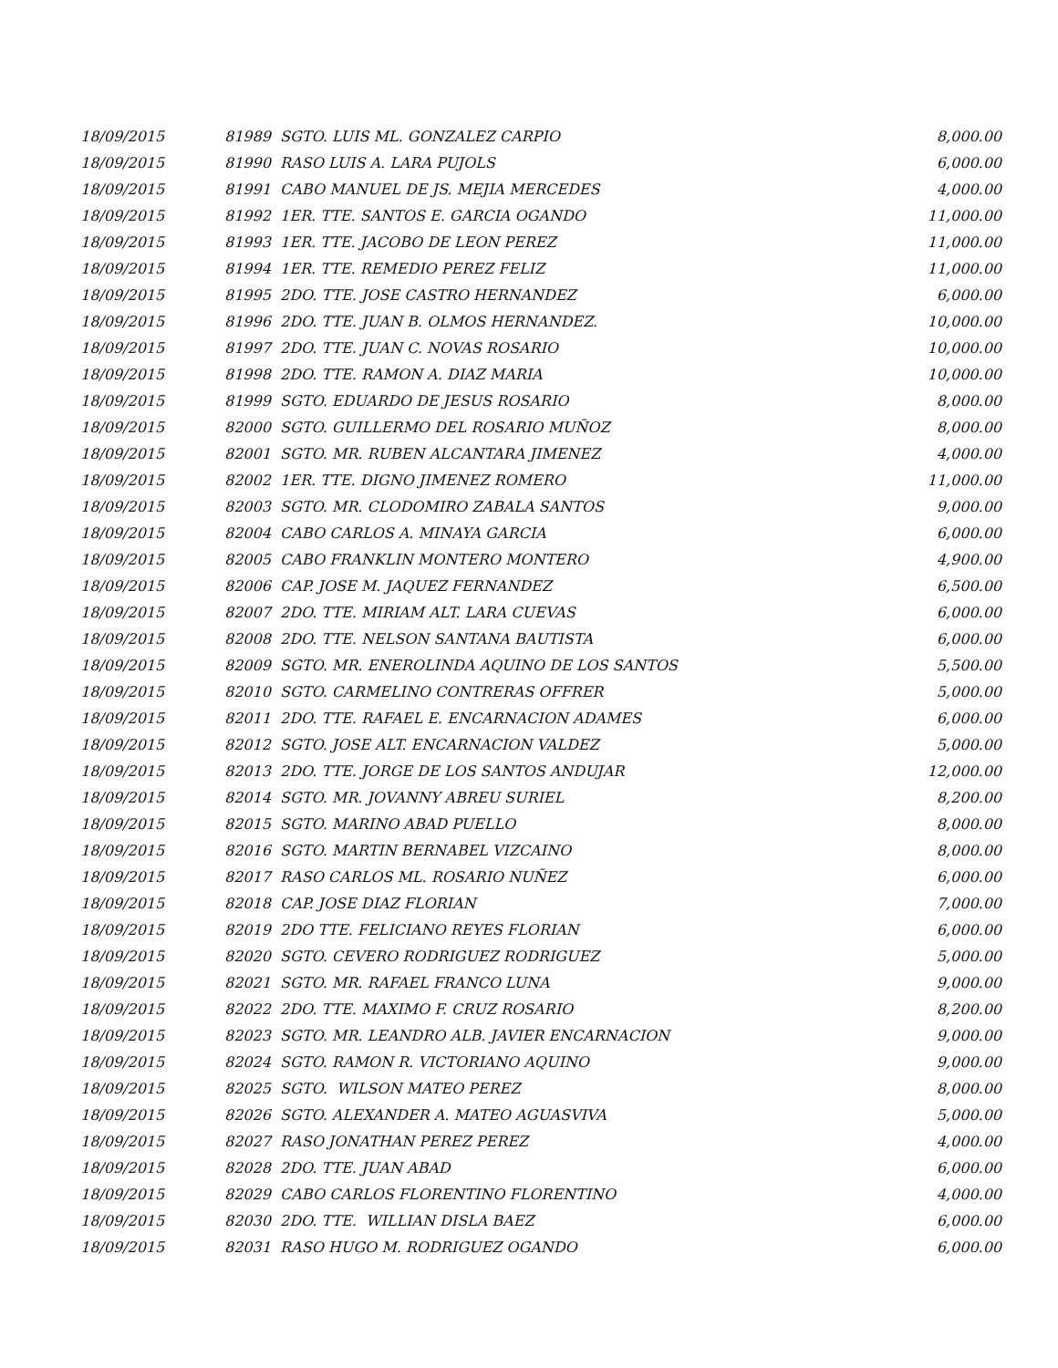| 18/09/2015 | 81989 SGTO. LUIS ML. GONZALEZ CARPIO | 8,000.00 |
| 18/09/2015 | 81990 RASO LUIS A. LARA PUJOLS | 6,000.00 |
| 18/09/2015 | 81991 CABO MANUEL DE JS. MEJIA MERCEDES | 4,000.00 |
| 18/09/2015 | 81992 1ER. TTE. SANTOS E. GARCIA OGANDO | 11,000.00 |
| 18/09/2015 | 81993 1ER. TTE. JACOBO DE LEON PEREZ | 11,000.00 |
| 18/09/2015 | 81994 1ER. TTE. REMEDIO PEREZ FELIZ | 11,000.00 |
| 18/09/2015 | 81995 2DO. TTE. JOSE CASTRO HERNANDEZ | 6,000.00 |
| 18/09/2015 | 81996 2DO. TTE. JUAN B. OLMOS HERNANDEZ. | 10,000.00 |
| 18/09/2015 | 81997 2DO. TTE. JUAN C. NOVAS ROSARIO | 10,000.00 |
| 18/09/2015 | 81998 2DO. TTE. RAMON A. DIAZ MARIA | 10,000.00 |
| 18/09/2015 | 81999 SGTO. EDUARDO DE JESUS ROSARIO | 8,000.00 |
| 18/09/2015 | 82000 SGTO. GUILLERMO DEL ROSARIO MUÑOZ | 8,000.00 |
| 18/09/2015 | 82001 SGTO. MR. RUBEN ALCANTARA JIMENEZ | 4,000.00 |
| 18/09/2015 | 82002 1ER. TTE. DIGNO JIMENEZ ROMERO | 11,000.00 |
| 18/09/2015 | 82003 SGTO. MR. CLODOMIRO ZABALA SANTOS | 9,000.00 |
| 18/09/2015 | 82004 CABO CARLOS A. MINAYA GARCIA | 6,000.00 |
| 18/09/2015 | 82005 CABO FRANKLIN MONTERO MONTERO | 4,900.00 |
| 18/09/2015 | 82006 CAP. JOSE M. JAQUEZ FERNANDEZ | 6,500.00 |
| 18/09/2015 | 82007 2DO. TTE. MIRIAM ALT. LARA CUEVAS | 6,000.00 |
| 18/09/2015 | 82008 2DO. TTE. NELSON SANTANA BAUTISTA | 6,000.00 |
| 18/09/2015 | 82009 SGTO. MR. ENEROLINDA AQUINO DE LOS SANTOS | 5,500.00 |
| 18/09/2015 | 82010 SGTO. CARMELINO CONTRERAS OFFRER | 5,000.00 |
| 18/09/2015 | 82011 2DO. TTE. RAFAEL E. ENCARNACION ADAMES | 6,000.00 |
| 18/09/2015 | 82012 SGTO. JOSE ALT. ENCARNACION VALDEZ | 5,000.00 |
| 18/09/2015 | 82013 2DO. TTE. JORGE DE LOS SANTOS ANDUJAR | 12,000.00 |
| 18/09/2015 | 82014 SGTO. MR. JOVANNY ABREU SURIEL | 8,200.00 |
| 18/09/2015 | 82015 SGTO. MARINO ABAD PUELLO | 8,000.00 |
| 18/09/2015 | 82016 SGTO. MARTIN BERNABEL VIZCAINO | 8,000.00 |
| 18/09/2015 | 82017 RASO CARLOS ML. ROSARIO NUÑEZ | 6,000.00 |
| 18/09/2015 | 82018 CAP. JOSE DIAZ FLORIAN | 7,000.00 |
| 18/09/2015 | 82019 2DO TTE. FELICIANO REYES FLORIAN | 6,000.00 |
| 18/09/2015 | 82020 SGTO. CEVERO RODRIGUEZ RODRIGUEZ | 5,000.00 |
| 18/09/2015 | 82021 SGTO. MR. RAFAEL FRANCO LUNA | 9,000.00 |
| 18/09/2015 | 82022 2DO. TTE. MAXIMO F. CRUZ ROSARIO | 8,200.00 |
| 18/09/2015 | 82023 SGTO. MR. LEANDRO ALB. JAVIER ENCARNACION | 9,000.00 |
| 18/09/2015 | 82024 SGTO. RAMON R. VICTORIANO AQUINO | 9,000.00 |
| 18/09/2015 | 82025 SGTO. WILSON MATEO PEREZ | 8,000.00 |
| 18/09/2015 | 82026 SGTO. ALEXANDER A. MATEO AGUASVIVA | 5,000.00 |
| 18/09/2015 | 82027 RASO JONATHAN PEREZ PEREZ | 4,000.00 |
| 18/09/2015 | 82028 2DO. TTE. JUAN ABAD | 6,000.00 |
| 18/09/2015 | 82029 CABO CARLOS FLORENTINO FLORENTINO | 4,000.00 |
| 18/09/2015 | 82030 2DO. TTE. WILLIAN DISLA BAEZ | 6,000.00 |
| 18/09/2015 | 82031 RASO HUGO M. RODRIGUEZ OGANDO | 6,000.00 |